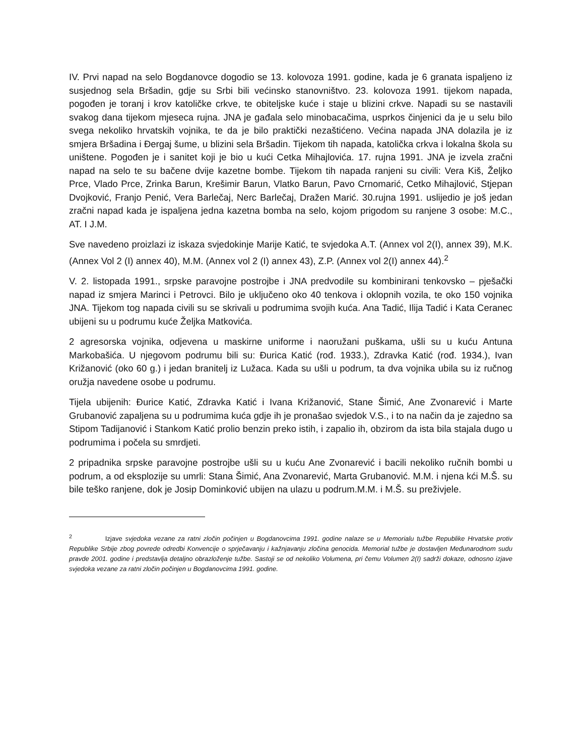IV. Prvi napad na selo Bogdanovce dogodio se 13. kolovoza 1991. godine, kada je 6 granata ispaljeno iz susjednog sela Bršadin, gdje su Srbi bili većinsko stanovništvo. 23. kolovoza 1991. tijekom napada, pogođen je toranj i krov katoličke crkve, te obiteljske kuće i staje u blizini crkve. Napadi su se nastavili svakog dana tijekom mjeseca rujna. JNA je gađala selo minobacačima, usprkos činjenici da je u selu bilo svega nekoliko hrvatskih vojnika, te da je bilo praktički nezaštićeno. Većina napada JNA dolazila je iz smjera Bršadina i Đergaj šume, u blizini sela Bršadin. Tijekom tih napada, katolička crkva i lokalna škola su uništene. Pogođen je i sanitet koji je bio u kući Cetka Mihajlovića. 17. rujna 1991. JNA je izvela zračni napad na selo te su bačene dvije kazetne bombe. Tijekom tih napada ranjeni su civili: Vera Kiš, Željko Prce, Vlado Prce, Zrinka Barun, Krešimir Barun, Vlatko Barun, Pavo Crnomarić, Cetko Mihajlović, Stjepan Dvojković, Franjo Penić, Vera Barlečaj, Nerc Barlečaj, Dražen Marić. 30.rujna 1991. uslijedio je još jedan zračni napad kada je ispaljena jedna kazetna bomba na selo, kojom prigodom su ranjene 3 osobe: M.C., AT. I J.M.
Sve navedeno proizlazi iz iskaza svjedokinje Marije Katić, te svjedoka A.T. (Annex vol 2(I), annex 39), M.K. (Annex Vol 2 (I) annex 40), M.M. (Annex vol 2 (I) annex 43), Z.P. (Annex vol 2(I) annex 44).<sup>2</sup>
V. 2. listopada 1991., srpske paravojne postrojbe i JNA predvodile su kombinirani tenkovsko – pješački napad iz smjera Marinci i Petrovci. Bilo je uključeno oko 40 tenkova i oklopnih vozila, te oko 150 vojnika JNA. Tijekom tog napada civili su se skrivali u podrumima svojih kuća. Ana Tadić, Ilija Tadić i Kata Ceranec ubijeni su u podrumu kuće Željka Matkovića.
2 agresorska vojnika, odjevena u maskirne uniforme i naoružani puškama, ušli su u kuću Antuna Markobašića. U njegovom podrumu bili su: Đurica Katić (rođ. 1933.), Zdravka Katić (rođ. 1934.), Ivan Križanović (oko 60 g.) i jedan branitelj iz Lužaca. Kada su ušli u podrum, ta dva vojnika ubila su iz ručnog oružja navedene osobe u podrumu.
Tijela ubijenih: Đurice Katić, Zdravka Katić i Ivana Križanović, Stane Šimić, Ane Zvonarević i Marte Grubanović zapaljena su u podrumima kuća gdje ih je pronašao svjedok V.S., i to na način da je zajedno sa Stipom Tadijanović i Stankom Katić prolio benzin preko istih, i zapalio ih, obzirom da ista bila stajala dugo u podrumima i počela su smrdjeti.
2 pripadnika srpske paravojne postrojbe ušli su u kuću Ane Zvonarević i bacili nekoliko ručnih bombi u podrum, a od eksplozije su umrli: Stana Šimić, Ana Zvonarević, Marta Grubanović. M.M. i njena kći M.Š. su bile teško ranjene, dok je Josip Dominković ubijen na ulazu u podrum.M.M. i M.Š. su preživjele.
<sup>2</sup> Izjave svjedoka vezane za ratni zločin počinjen u Bogdanovcima 1991. godine nalaze se u Memorialu tužbe Republike Hrvatske protiv Republike Srbije zbog povrede odredbi Konvencije o sprječavanju i kažnjavanju zločina genocida. Memorial tužbe je dostavljen Međunarodnom sudu pravde 2001. godine i predstavlja detaljno obrazloženje tužbe. Sastoji se od nekoliko Volumena, pri čemu Volumen 2(I) sadrži dokaze, odnosno izjave svjedoka vezane za ratni zločin počinjen u Bogdanovcima 1991. godine.